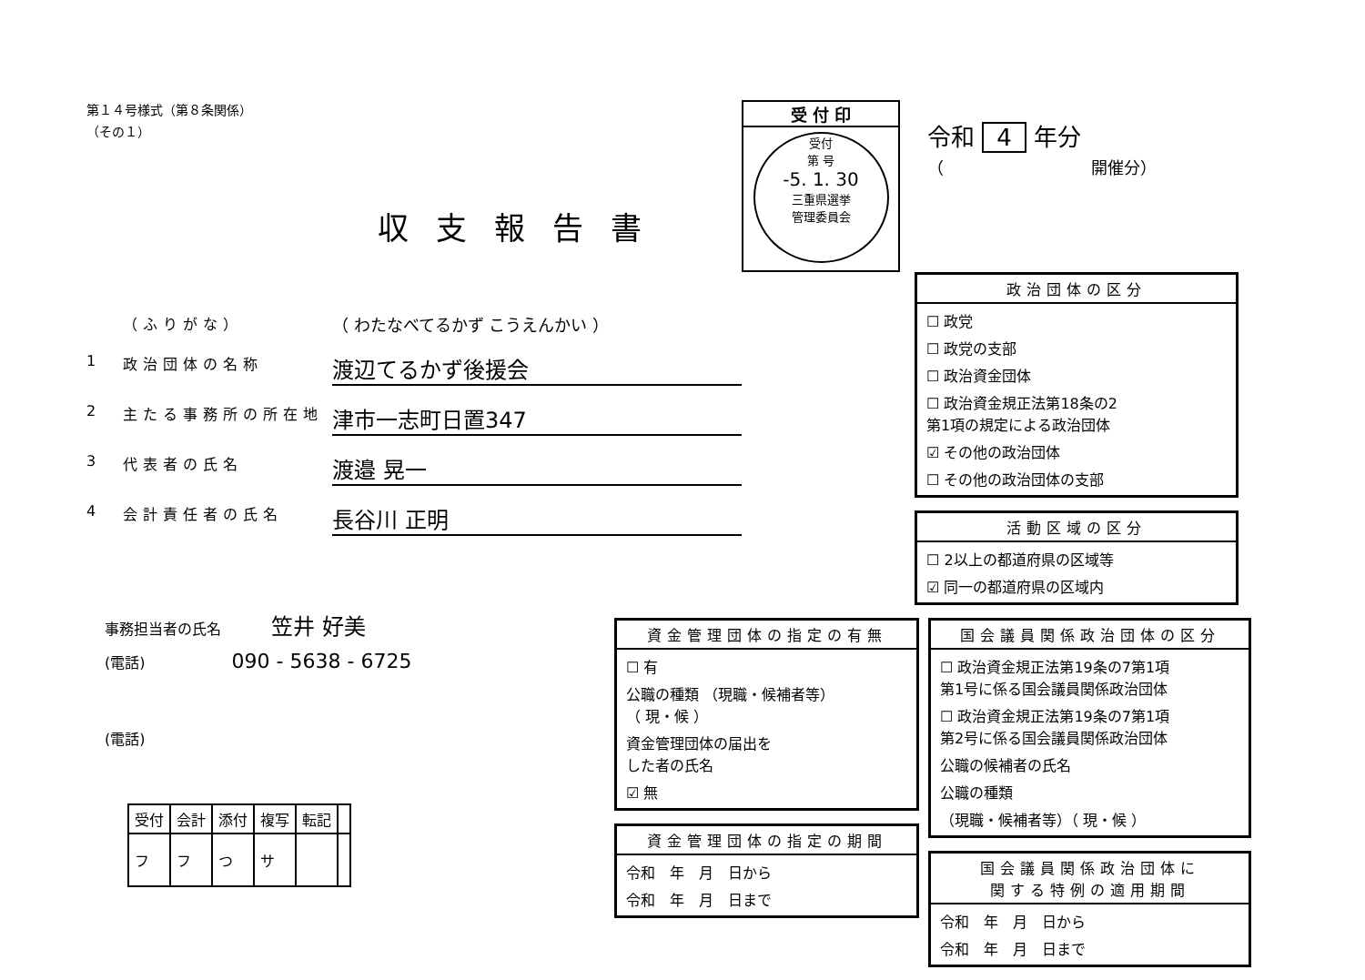第１４号様式（第８条関係）
（その１）
収支報告書
（ふりがな） （ わたなべてるかず こうえんかい ）
1 政治団体の名称 渡辺てるかず後援会
2 主たる事務所の所在地 津市一志町日置347
3 代表者の氏名 渡邉 晃一
4 会計責任者の氏名 長谷川 正明
事務担当者の氏名 笠井 好美
(電話) 090 - 5638 - 6725
(電話)
| 受付 | 会計 | 添付 | 複写 | 転記 | |
| フ | フ | つ | サ | | |
受 付 印
受付
第 号
-5. 1. 30
三重県選挙
管理委員会
令和 4 年分
（　　　　　　　　　開催分）
政治団体の区分
☐ 政党
☐ 政党の支部
☐ 政治資金団体
☐ 政治資金規正法第18条の2
第1項の規定による政治団体
☑ その他の政治団体
☐ その他の政治団体の支部
活動区域の区分
☐ 2以上の都道府県の区域等
☑ 同一の都道府県の区域内
資金管理団体の指定の有無
☐ 有
公職の種類 （現職・候補者等）
（ 現・候 ）
資金管理団体の届出を
した者の氏名
☑ 無
資金管理団体の指定の期間
令和　年　月　日から
令和　年　月　日まで
国会議員関係政治団体の区分
☐ 政治資金規正法第19条の7第1項
第1号に係る国会議員関係政治団体
☐ 政治資金規正法第19条の7第1項
第2号に係る国会議員関係政治団体
公職の候補者の氏名
公職の種類
（現職・候補者等）（ 現・候 ）
国会議員関係政治団体に
関する特例の適用期間
令和　年　月　日から
令和　年　月　日まで